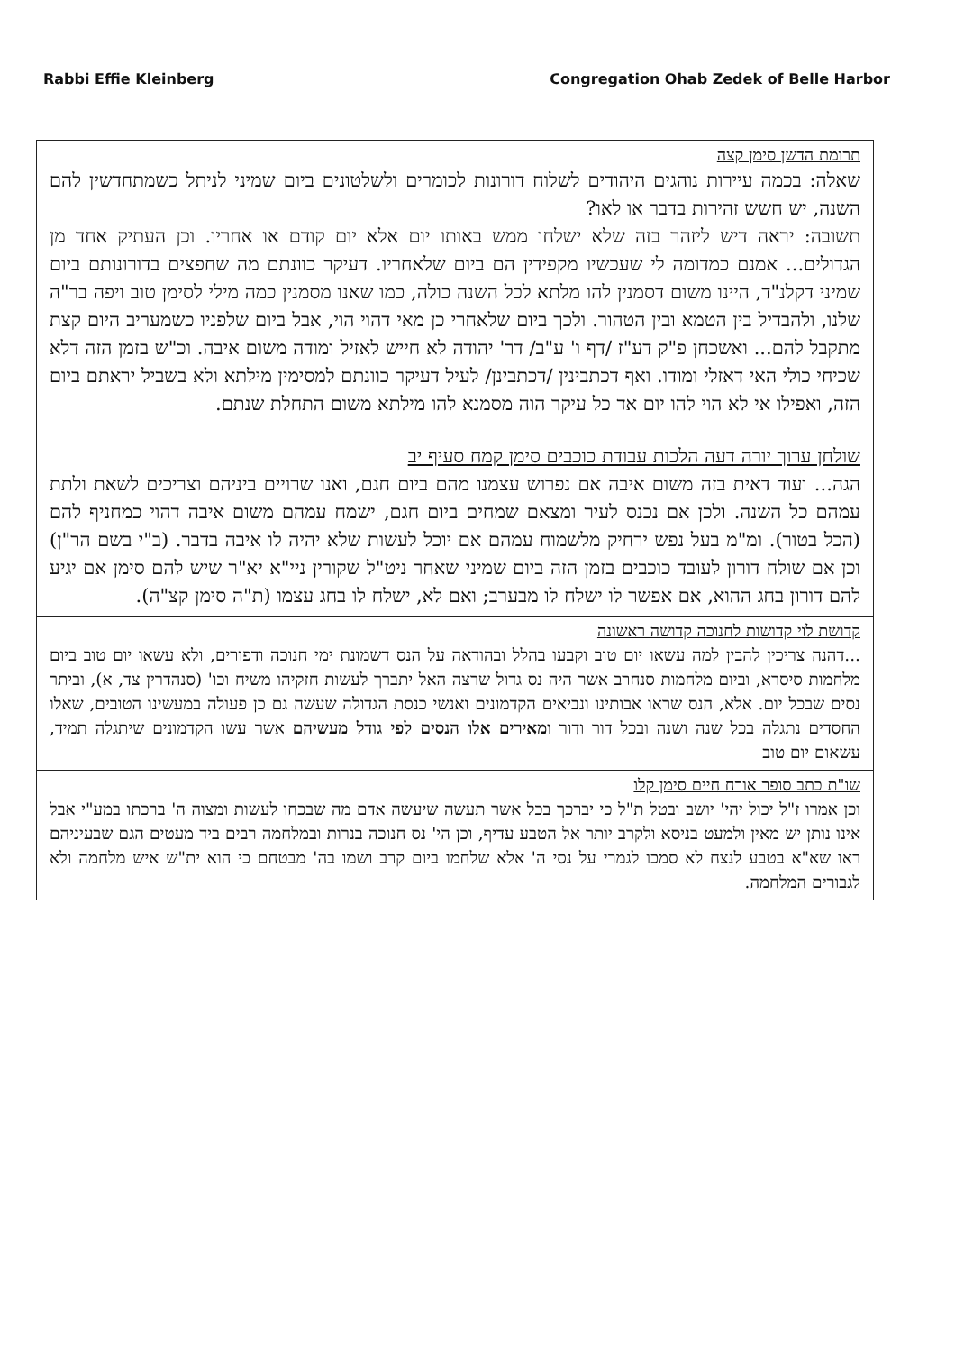Rabbi Effie Kleinberg Congregation Ohab Zedek of Belle Harbor
תרומת הדשן סימן קצה
שאלה: בכמה עיירות נוהגים היהודים לשלוח דורונות לכומרים ולשלטונים ביום שמיני לניתל כשמתחדשין להם השנה, יש חשש זהירות בדבר או לאו?
תשובה: יראה דיש ליזהר בזה שלא ישלחו ממש באותו יום אלא יום קודם או אחריו. וכן העתיק אחד מן הגדולים... אמנם כמדומה לי שעכשיו מקפידין הם ביום שלאחריו. דעיקר כוונתם מה שחפצים בדורונותם ביום שמיני דקלנ"ד, היינו משום דסמנין להו מלתא לכל השנה כולה, כמו שאנו מסמנין כמה מילי לסימן טוב ויפה בר"ה שלנו, ולהבדיל בין הטמא ובין הטהור. ולכך ביום שלאחרי כן מאי דהוי הוי, אבל ביום שלפניו כשמעריב היום קצת מתקבל להם... ואשכחן פ"ק דע"ז /דף ו' ע"ב/ דר' יהודה לא חייש לאזיל ומודה משום איבה. וכ"ש בזמן הזה דלא שכיחי כולי האי דאזלי ומודו. ואף דכתבינין /דכתבינן/ לעיל דעיקר כוונתם למסימין מילתא ולא בשביל יראתם ביום הזה, ואפילו אי לא הוי להו יום אד כל עיקר הוה מסמנא להו מילתא משום התחלת שנתם.
שולחן ערוך יורה דעה הלכות עבודת כוכבים סימן קמח סעיף יב
הגה... ועוד דאית בזה משום איבה אם נפרוש עצמנו מהם ביום חגם, ואנו שרויים ביניהם וצריכים לשאת ולתת עמהם כל השנה. ולכן אם נכנס לעיר ומצאם שמחים ביום חגם, ישמח עמהם משום איבה דהוי כמחניף להם (הכל בטור). ומ"מ בעל נפש ירחיק מלשמוח עמהם אם יוכל לעשות שלא יהיה לו איבה בדבר. (ב"י בשם הר"ן) וכן אם שולח דורון לעובד כוכבים בזמן הזה ביום שמיני שאחר ניט"ל שקורין ניי"א יא"ר שיש להם סימן אם יגיע להם דורון בחג ההוא, אם אפשר לו ישלח לו מבערב; ואם לא, ישלח לו בחג עצמו (ת"ה סימן קצ"ה).
קדושת לוי קדושות לחנוכה קדושה ראשונה
...דהנה צריכין להבין למה עשאו יום טוב וקבעו בהלל ובהודאה על הנס דשמונת ימי חנוכה ודפורים, ולא עשאו יום טוב ביום מלחמות סיסרא, וביום מלחמות סנחרב אשר היה נס גדול שרצה האל יתברך לעשות חזקיהו משיח וכו' (סנהדרין צד, א), וביתר נסים שבכל יום. אלא, הנס שראו אבותינו ונביאים הקדמונים ואנשי כנסת הגדולה שעשה גם כן פעולה במעשינו הטובים, שאלו החסדים נתגלה בכל שנה ושנה ובכל דור ודור ומאירים אלו הנסים לפי גודל מעשיהם אשר עשו הקדמונים שיתגלה תמיד, עשאום יום טוב
שו"ת כתב סופר אורח חיים סימן קלו
וכן אמרו ז"ל יכול יהי' יושב ובטל ת"ל כי יברכך בכל אשר תעשה שיעשה אדם מה שבכחו לעשות ומצוה ה' ברכתו במע"י אבל אינו נותן יש מאין ולמעט בניסא ולקרב יותר אל הטבע עדיף, וכן הי' נס חנוכה בנרות ובמלחמה רבים ביד מעטים הגם שבעיניהם ראו שא"א בטבע לנצח לא סמכו לגמרי על נסי ה' אלא שלחמו ביום קרב ושמו בה' מבטחם כי הוא ית"ש איש מלחמה ולא לגבורים המלחמה.